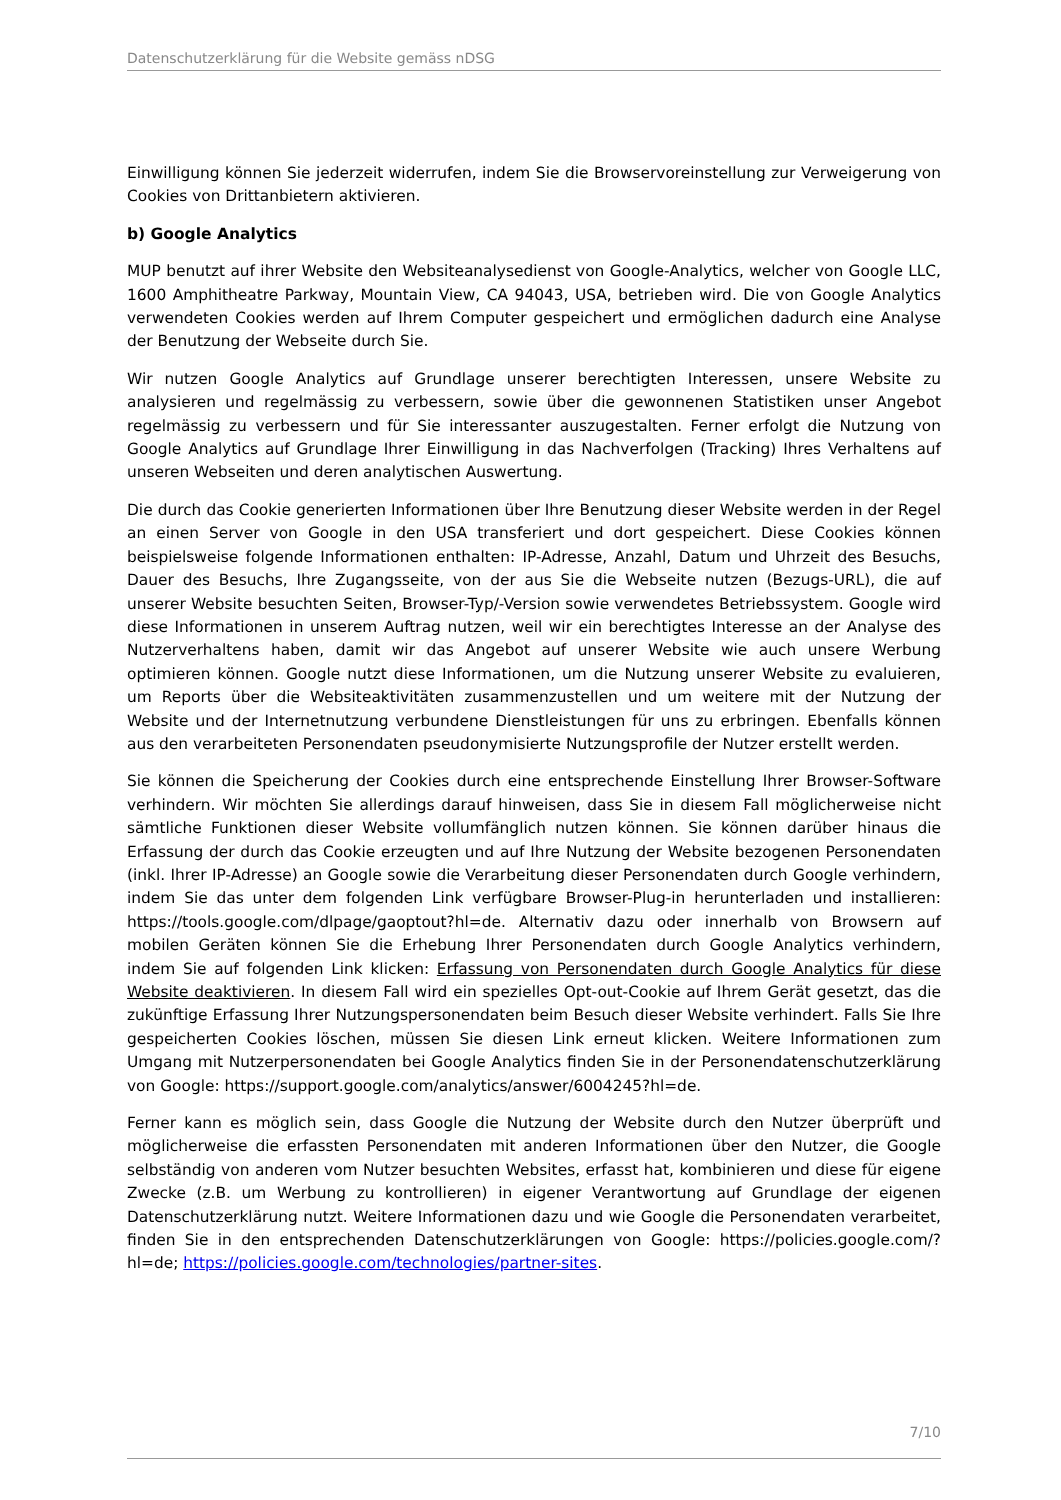Datenschutzerklärung für die Website gemäss nDSG
Einwilligung können Sie jederzeit widerrufen, indem Sie die Browservoreinstellung zur Verweigerung von Cookies von Drittanbietern aktivieren.
b) Google Analytics
MUP benutzt auf ihrer Website den Websiteanalysedienst von Google-Analytics, welcher von Google LLC, 1600 Amphitheatre Parkway, Mountain View, CA 94043, USA, betrieben wird. Die von Google Analytics verwendeten Cookies werden auf Ihrem Computer gespeichert und ermöglichen dadurch eine Analyse der Benutzung der Webseite durch Sie.
Wir nutzen Google Analytics auf Grundlage unserer berechtigten Interessen, unsere Website zu analysieren und regelmässig zu verbessern, sowie über die gewonnenen Statistiken unser Angebot regelmässig zu verbessern und für Sie interessanter auszugestalten. Ferner erfolgt die Nutzung von Google Analytics auf Grundlage Ihrer Einwilligung in das Nachverfolgen (Tracking) Ihres Verhaltens auf unseren Webseiten und deren analytischen Auswertung.
Die durch das Cookie generierten Informationen über Ihre Benutzung dieser Website werden in der Regel an einen Server von Google in den USA transferiert und dort gespeichert. Diese Cookies können beispielsweise folgende Informationen enthalten: IP-Adresse, Anzahl, Datum und Uhrzeit des Besuchs, Dauer des Besuchs, Ihre Zugangsseite, von der aus Sie die Webseite nutzen (Bezugs-URL), die auf unserer Website besuchten Seiten, Browser-Typ/-Version sowie verwendetes Betriebssystem. Google wird diese Informationen in unserem Auftrag nutzen, weil wir ein berechtigtes Interesse an der Analyse des Nutzerverhaltens haben, damit wir das Angebot auf unserer Website wie auch unsere Werbung optimieren können. Google nutzt diese Informationen, um die Nutzung unserer Website zu evaluieren, um Reports über die Websiteaktivitäten zusammenzustellen und um weitere mit der Nutzung der Website und der Internetnutzung verbundene Dienstleistungen für uns zu erbringen. Ebenfalls können aus den verarbeiteten Personendaten pseudonymisierte Nutzungsprofile der Nutzer erstellt werden.
Sie können die Speicherung der Cookies durch eine entsprechende Einstellung Ihrer Browser-Software verhindern. Wir möchten Sie allerdings darauf hinweisen, dass Sie in diesem Fall möglicherweise nicht sämtliche Funktionen dieser Website vollumfänglich nutzen können. Sie können darüber hinaus die Erfassung der durch das Cookie erzeugten und auf Ihre Nutzung der Website bezogenen Personendaten (inkl. Ihrer IP-Adresse) an Google sowie die Verarbeitung dieser Personendaten durch Google verhindern, indem Sie das unter dem folgenden Link verfügbare Browser-Plug-in herunterladen und installieren: https://tools.google.com/dlpage/gaoptout?hl=de. Alternativ dazu oder innerhalb von Browsern auf mobilen Geräten können Sie die Erhebung Ihrer Personendaten durch Google Analytics verhindern, indem Sie auf folgenden Link klicken: Erfassung von Personendaten durch Google Analytics für diese Website deaktivieren. In diesem Fall wird ein spezielles Opt-out-Cookie auf Ihrem Gerät gesetzt, das die zukünftige Erfassung Ihrer Nutzungspersonendaten beim Besuch dieser Website verhindert. Falls Sie Ihre gespeicherten Cookies löschen, müssen Sie diesen Link erneut klicken. Weitere Informationen zum Umgang mit Nutzerpersonendaten bei Google Analytics finden Sie in der Personendatenschutzerklärung von Google: https://support.google.com/analytics/answer/6004245?hl=de.
Ferner kann es möglich sein, dass Google die Nutzung der Website durch den Nutzer überprüft und möglicherweise die erfassten Personendaten mit anderen Informationen über den Nutzer, die Google selbständig von anderen vom Nutzer besuchten Websites, erfasst hat, kombinieren und diese für eigene Zwecke (z.B. um Werbung zu kontrollieren) in eigener Verantwortung auf Grundlage der eigenen Datenschutzerklärung nutzt. Weitere Informationen dazu und wie Google die Personendaten verarbeitet, finden Sie in den entsprechenden Datenschutzerklärungen von Google: https://policies.google.com/?hl=de; https://policies.google.com/technologies/partner-sites.
7/10